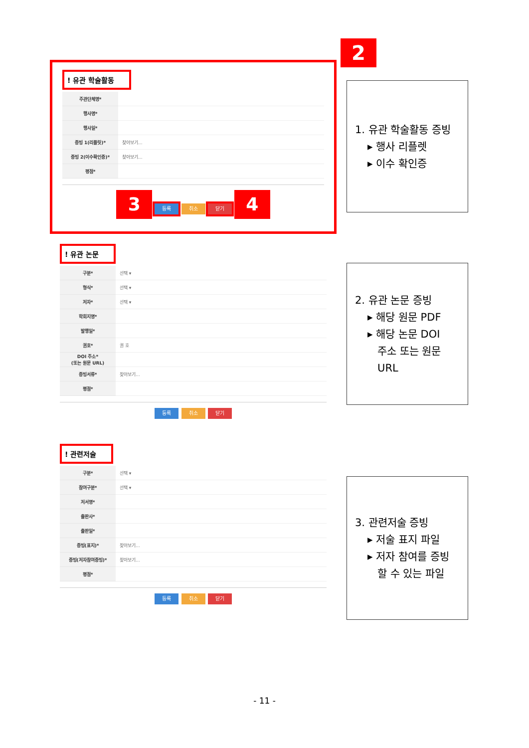2
! 유관 학술활동
| 주관단체명* | |
| 행사명* | |
| 행사일* | |
| 증빙 1(리플릿)* | 찾아보기... |
| 증빙 2(이수확인증)* | 찾아보기... |
| 평점* | |
3 등록 취소 닫기 4
! 유관 논문
| 구분* | 선택 ▾ |
| 형식* | 선택 ▾ |
| 저자* | 선택 ▾ |
| 학회지명* | |
| 발행일* | |
| 권호* | 권 호 |
| DOI 주소* (또는 원문 URL) | |
| 증빙서류* | 찾아보기... |
| 평점* | |
등록 취소 닫기
! 관련저술
| 구분* | 선택 ▾ |
| 참여구분* | 선택 ▾ |
| 저서명* | |
| 출판사* | |
| 출판일* | |
| 증빙(표지)* | 찾아보기... |
| 증빙(저자참여증빙)* | 찾아보기... |
| 평점* | |
등록 취소 닫기
1. 유관 학술활동 증빙
▸ 행사 리플렛
▸ 이수 확인증
2. 유관 논문 증빙
▸ 해당 원문 PDF
▸ 해당 논문 DOI
주소 또는 원문
URL
3. 관련저술 증빙
▸ 저술 표지 파일
▸ 저자 참여를 증빙
할 수 있는 파일
- 11 -